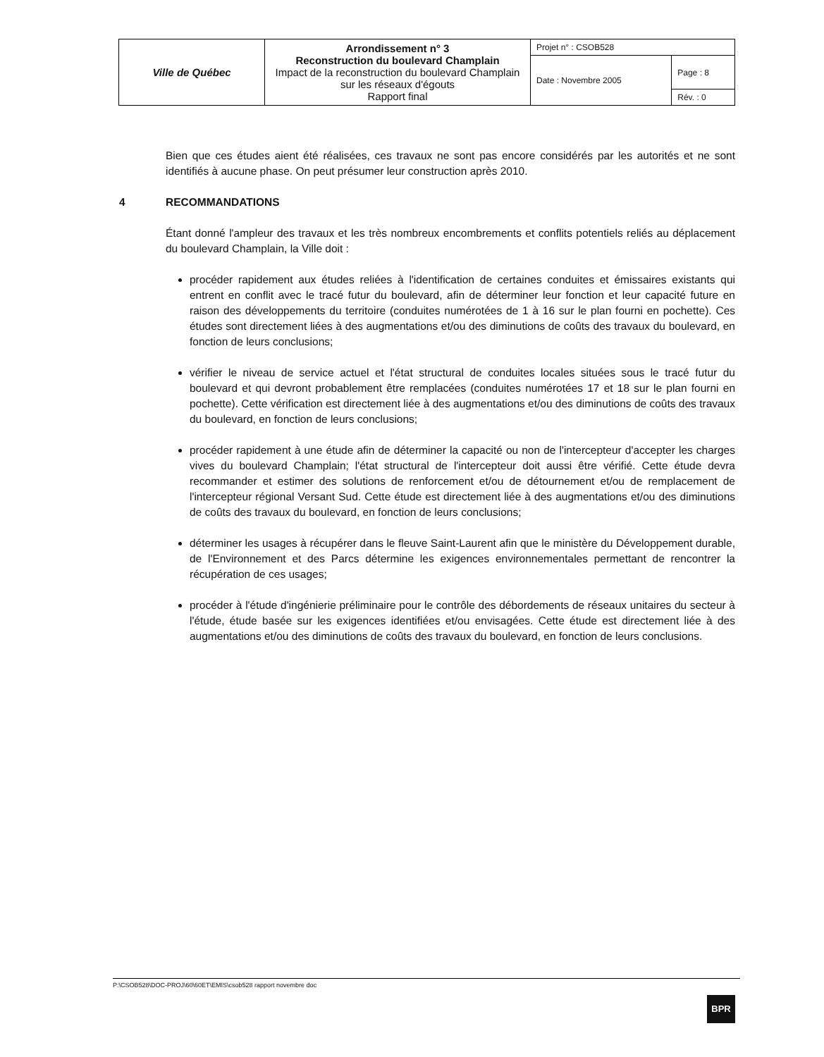| Ville de Québec | Arrondissement n° 3 Reconstruction du boulevard Champlain Impact de la reconstruction du boulevard Champlain sur les réseaux d'égouts Rapport final | Projet n° : CSOB528 | |
| | | Date : Novembre 2005 | Page : 8 |
| | | | Rév. : 0 |
Bien que ces études aient été réalisées, ces travaux ne sont pas encore considérés par les autorités et ne sont identifiés à aucune phase. On peut présumer leur construction après 2010.
4 RECOMMANDATIONS
Étant donné l'ampleur des travaux et les très nombreux encombrements et conflits potentiels reliés au déplacement du boulevard Champlain, la Ville doit :
procéder rapidement aux études reliées à l'identification de certaines conduites et émissaires existants qui entrent en conflit avec le tracé futur du boulevard, afin de déterminer leur fonction et leur capacité future en raison des développements du territoire (conduites numérotées de 1 à 16 sur le plan fourni en pochette). Ces études sont directement liées à des augmentations et/ou des diminutions de coûts des travaux du boulevard, en fonction de leurs conclusions;
vérifier le niveau de service actuel et l'état structural de conduites locales situées sous le tracé futur du boulevard et qui devront probablement être remplacées (conduites numérotées 17 et 18 sur le plan fourni en pochette). Cette vérification est directement liée à des augmentations et/ou des diminutions de coûts des travaux du boulevard, en fonction de leurs conclusions;
procéder rapidement à une étude afin de déterminer la capacité ou non de l'intercepteur d'accepter les charges vives du boulevard Champlain; l'état structural de l'intercepteur doit aussi être vérifié. Cette étude devra recommander et estimer des solutions de renforcement et/ou de détournement et/ou de remplacement de l'intercepteur régional Versant Sud. Cette étude est directement liée à des augmentations et/ou des diminutions de coûts des travaux du boulevard, en fonction de leurs conclusions;
déterminer les usages à récupérer dans le fleuve Saint-Laurent afin que le ministère du Développement durable, de l'Environnement et des Parcs détermine les exigences environnementales permettant de rencontrer la récupération de ces usages;
procéder à l'étude d'ingénierie préliminaire pour le contrôle des débordements de réseaux unitaires du secteur à l'étude, étude basée sur les exigences identifiées et/ou envisagées. Cette étude est directement liée à des augmentations et/ou des diminutions de coûts des travaux du boulevard, en fonction de leurs conclusions.
P:\CSOB528\DOC-PROJ\60\60ET\EMIS\csob528 rapport novembre doc
BPR